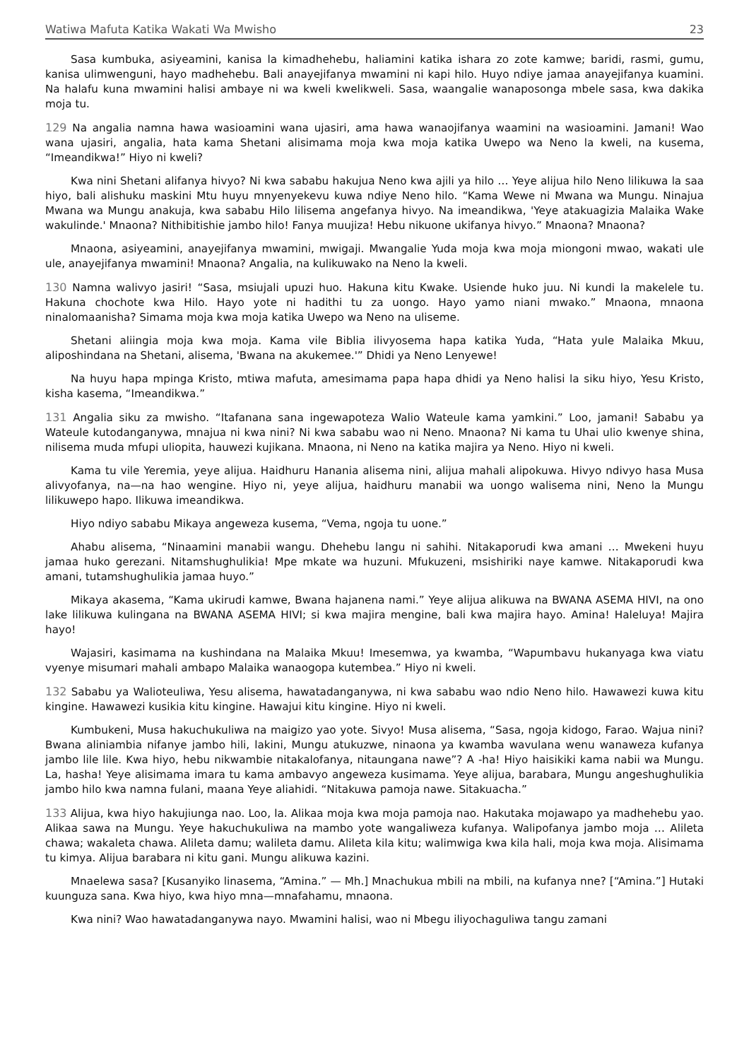Watiwa Mafuta Katika Wakati Wa Mwisho 23
Sasa kumbuka, asiyeamini, kanisa la kimadhehebu, haliamini katika ishara zo zote kamwe; baridi, rasmi, gumu, kanisa ulimwenguni, hayo madhehebu. Bali anayejifanya mwamini ni kapi hilo. Huyo ndiye jamaa anayejifanya kuamini. Na halafu kuna mwamini halisi ambaye ni wa kweli kwelikweli. Sasa, waangalie wanaposonga mbele sasa, kwa dakika moja tu.
129 Na angalia namna hawa wasioamini wana ujasiri, ama hawa wanaojifanya waamini na wasioamini. Jamani! Wao wana ujasiri, angalia, hata kama Shetani alisimama moja kwa moja katika Uwepo wa Neno la kweli, na kusema, “Imeandikwa!” Hiyo ni kweli?
Kwa nini Shetani alifanya hivyo? Ni kwa sababu hakujua Neno kwa ajili ya hilo … Yeye alijua hilo Neno lilikuwa la saa hiyo, bali alishuku maskini Mtu huyu mnyenyekevu kuwa ndiye Neno hilo. “Kama Wewe ni Mwana wa Mungu. Ninajua Mwana wa Mungu anakuja, kwa sababu Hilo lilisema angefanya hivyo. Na imeandikwa, 'Yeye atakuagizia Malaika Wake wakulinde.' Mnaona? Nithibitishie jambo hilo! Fanya muujiza! Hebu nikuone ukifanya hivyo.” Mnaona? Mnaona?
Mnaona, asiyeamini, anayejifanya mwamini, mwigaji. Mwangalie Yuda moja kwa moja miongoni mwao, wakati ule ule, anayejifanya mwamini! Mnaona? Angalia, na kulikuwako na Neno la kweli.
130 Namna walivyo jasiri! “Sasa, msiujali upuzi huo. Hakuna kitu Kwake. Usiende huko juu. Ni kundi la makelele tu. Hakuna chochote kwa Hilo. Hayo yote ni hadithi tu za uongo. Hayo yamo niani mwako.” Mnaona, mnaona ninalomaanisha? Simama moja kwa moja katika Uwepo wa Neno na uliseme.
Shetani aliingia moja kwa moja. Kama vile Biblia ilivyosema hapa katika Yuda, “Hata yule Malaika Mkuu, aliposhindana na Shetani, alisema, 'Bwana na akukemee.'” Dhidi ya Neno Lenyewe!
Na huyu hapa mpinga Kristo, mtiwa mafuta, amesimama papa hapa dhidi ya Neno halisi la siku hiyo, Yesu Kristo, kisha kasema, “Imeandikwa.”
131 Angalia siku za mwisho. “Itafanana sana ingewapoteza Walio Wateule kama yamkini.” Loo, jamani! Sababu ya Wateule kutodanganywa, mnajua ni kwa nini? Ni kwa sababu wao ni Neno. Mnaona? Ni kama tu Uhai ulio kwenye shina, nilisema muda mfupi uliopita, hauwezi kujikana. Mnaona, ni Neno na katika majira ya Neno. Hiyo ni kweli.
Kama tu vile Yeremia, yeye alijua. Haidhuru Hanania alisema nini, alijua mahali alipokuwa. Hivyo ndivyo hasa Musa alivyofanya, na—na hao wengine. Hiyo ni, yeye alijua, haidhuru manabii wa uongo walisema nini, Neno la Mungu lilikuwepo hapo. Ilikuwa imeandikwa.
Hiyo ndiyo sababu Mikaya angeweza kusema, “Vema, ngoja tu uone.”
Ahabu alisema, “Ninaamini manabii wangu. Dhehebu langu ni sahihi. Nitakaporudi kwa amani … Mwekeni huyu jamaa huko gerezani. Nitamshughulikia! Mpe mkate wa huzuni. Mfukuzeni, msishiriki naye kamwe. Nitakaporudi kwa amani, tutamshughulikia jamaa huyo.”
Mikaya akasema, “Kama ukirudi kamwe, Bwana hajanena nami.” Yeye alijua alikuwa na BWANA ASEMA HIVI, na ono lake lilikuwa kulingana na BWANA ASEMA HIVI; si kwa majira mengine, bali kwa majira hayo. Amina! Haleluya! Majira hayo!
Wajasiri, kasimama na kushindana na Malaika Mkuu! Imesemwa, ya kwamba, “Wapumbavu hukanyaga kwa viatu vyenye misumari mahali ambapo Malaika wanaogopa kutembea.” Hiyo ni kweli.
132 Sababu ya Walioteuliwa, Yesu alisema, hawatadanganywa, ni kwa sababu wao ndio Neno hilo. Hawawezi kuwa kitu kingine. Hawawezi kusikia kitu kingine. Hawajui kitu kingine. Hiyo ni kweli.
Kumbukeni, Musa hakuchukuliwa na maigizo yao yote. Sivyo! Musa alisema, “Sasa, ngoja kidogo, Farao. Wajua nini? Bwana aliniambia nifanye jambo hili, lakini, Mungu atukuzwe, ninaona ya kwamba wavulana wenu wanaweza kufanya jambo lile lile. Kwa hiyo, hebu nikwambie nitakalofanya, nitaungana nawe”? A -ha! Hiyo haisikiki kama nabii wa Mungu. La, hasha! Yeye alisimama imara tu kama ambavyo angeweza kusimama. Yeye alijua, barabara, Mungu angeshughulikia jambo hilo kwa namna fulani, maana Yeye aliahidi. “Nitakuwa pamoja nawe. Sitakuacha.”
133 Alijua, kwa hiyo hakujiunga nao. Loo, la. Alikaa moja kwa moja pamoja nao. Hakutaka mojawapo ya madhehebu yao. Alikaa sawa na Mungu. Yeye hakuchukuliwa na mambo yote wangaliweza kufanya. Walipofanya jambo moja … Alileta chawa; wakaleta chawa. Alileta damu; walileta damu. Alileta kila kitu; walimwiga kwa kila hali, moja kwa moja. Alisimama tu kimya. Alijua barabara ni kitu gani. Mungu alikuwa kazini.
Mnaelewa sasa? [Kusanyiko linasema, “Amina.” — Mh.] Mnachukua mbili na mbili, na kufanya nne? [“Amina.”] Hutaki kuunguza sana. Kwa hiyo, kwa hiyo mna—mnafahamu, mnaona.
Kwa nini? Wao hawatadanganywa nayo. Mwamini halisi, wao ni Mbegu iliyochaguliwa tangu zamani